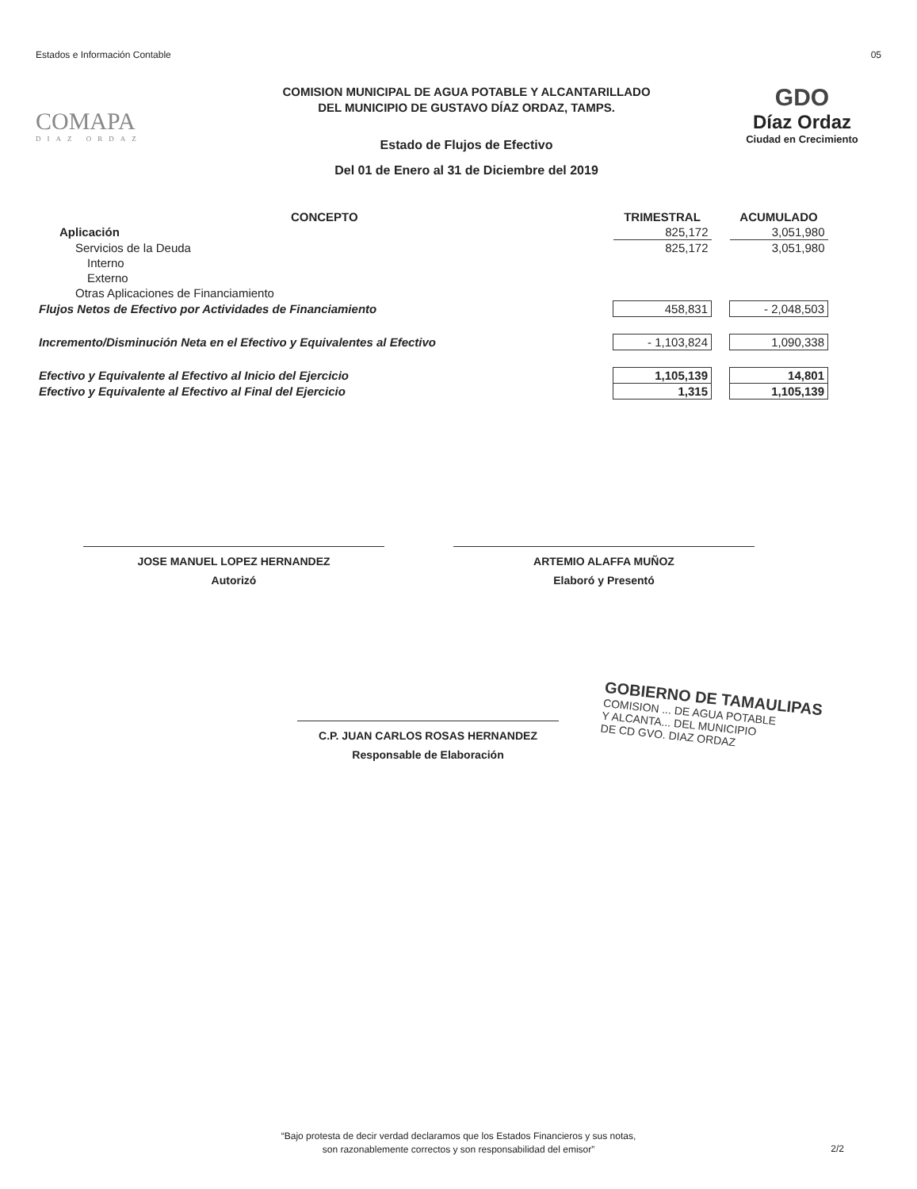Estados e Información Contable 05
COMAPA
DIAZ ORDAZ
COMISION MUNICIPAL DE AGUA POTABLE Y ALCANTARILLADO
DEL MUNICIPIO DE GUSTAVO DÍAZ ORDAZ, TAMPS.
Estado de Flujos de Efectivo
Del 01 de Enero al 31 de Diciembre del 2019
GDO
Díaz Ordaz
Ciudad en Crecimiento
| CONCEPTO | TRIMESTRAL | | ACUMULADO |
| --- | --- | --- | --- |
| Aplicación | 825,172 | | 3,051,980 |
| Servicios de la Deuda | 825,172 | | 3,051,980 |
| Interno | | | |
| Externo | | | |
| Otras Aplicaciones de Financiamiento | | | |
| Flujos Netos de Efectivo por Actividades de Financiamiento | 458,831 | | - 2,048,503 |
| Incremento/Disminución Neta en el Efectivo y Equivalentes al Efectivo | - 1,103,824 | | 1,090,338 |
| Efectivo y Equivalente al Efectivo al Inicio del Ejercicio | 1,105,139 | | 14,801 |
| Efectivo y Equivalente al Efectivo al Final del Ejercicio | 1,315 | | 1,105,139 |
JOSE MANUEL LOPEZ HERNANDEZ
Autorizó
ARTEMIO ALAFFA MUÑOZ
Elaboró y Presentó
C.P. JUAN CARLOS ROSAS HERNANDEZ
Responsable de Elaboración
GOBIERNO DE TAMAULIPAS
COMISION ... DE AGUA POTABLE
Y ALCANTA... DEL MUNICIPIO
DE CD GVO. DIAZ ORDAZ
“Bajo protesta de decir verdad declaramos que los Estados Financieros y sus notas,
son razonablemente correctos y son responsabilidad del emisor”
2/2